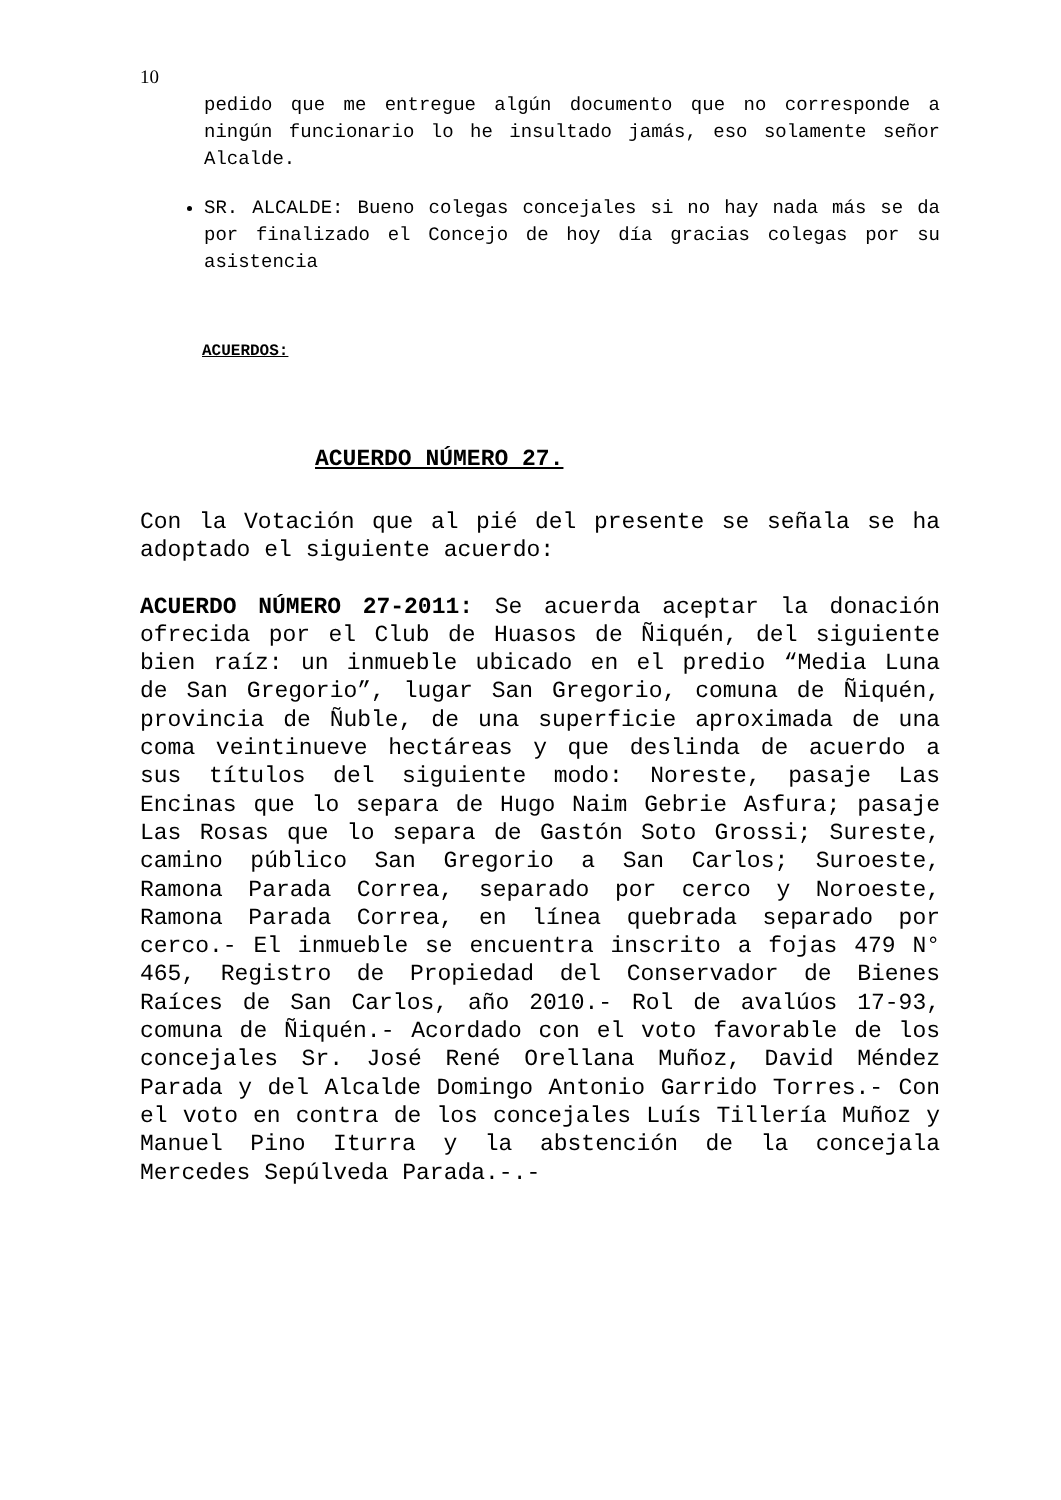10
pedido que me entregue algún documento que no corresponde a ningún funcionario lo he insultado jamás, eso solamente señor Alcalde.
SR. ALCALDE: Bueno colegas concejales si no hay nada más se da por finalizado el Concejo de hoy día gracias colegas por su asistencia
ACUERDOS:
ACUERDO NÚMERO 27.
Con la Votación que al pié del presente se señala se ha adoptado el siguiente acuerdo:
ACUERDO NÚMERO 27-2011: Se acuerda aceptar la donación ofrecida por el Club de Huasos de Ñiquén, del siguiente bien raíz: un inmueble ubicado en el predio “Media Luna de San Gregorio”, lugar San Gregorio, comuna de Ñiquén, provincia de Ñuble, de una superficie aproximada de una coma veintinueve hectáreas y que deslinda de acuerdo a sus títulos del siguiente modo: Noreste, pasaje Las Encinas que lo separa de Hugo Naim Gebrie Asfura; pasaje Las Rosas que lo separa de Gastón Soto Grossi; Sureste, camino público San Gregorio a San Carlos; Suroeste, Ramona Parada Correa, separado por cerco y Noroeste, Ramona Parada Correa, en línea quebrada separado por cerco.- El inmueble se encuentra inscrito a fojas 479 N° 465, Registro de Propiedad del Conservador de Bienes Raíces de San Carlos, año 2010.- Rol de avalúos 17-93, comuna de Ñiquén.- Acordado con el voto favorable de los concejales Sr. José René Orellana Muñoz, David Méndez Parada y del Alcalde Domingo Antonio Garrido Torres.- Con el voto en contra de los concejales Luís Tillería Muñoz y Manuel Pino Iturra y la abstención de la concejala Mercedes Sepúlveda Parada.-.-